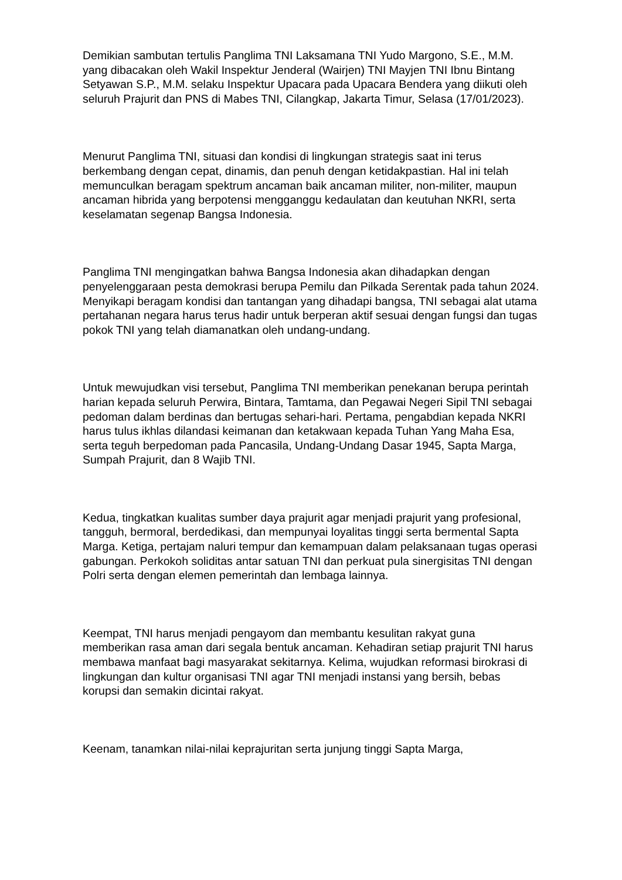Demikian sambutan tertulis Panglima TNI Laksamana TNI Yudo Margono, S.E., M.M. yang dibacakan oleh Wakil Inspektur Jenderal (Wairjen) TNI Mayjen TNI Ibnu Bintang Setyawan S.P., M.M. selaku Inspektur Upacara pada Upacara Bendera yang diikuti oleh seluruh Prajurit dan PNS di Mabes TNI, Cilangkap, Jakarta Timur, Selasa (17/01/2023).
Menurut Panglima TNI, situasi dan kondisi di lingkungan strategis saat ini terus berkembang dengan cepat, dinamis, dan penuh dengan ketidakpastian. Hal ini telah memunculkan beragam spektrum ancaman baik ancaman militer, non-militer, maupun ancaman hibrida yang berpotensi mengganggu kedaulatan dan keutuhan NKRI, serta keselamatan segenap Bangsa Indonesia.
Panglima TNI mengingatkan bahwa Bangsa Indonesia akan dihadapkan dengan penyelenggaraan pesta demokrasi berupa Pemilu dan Pilkada Serentak pada tahun 2024. Menyikapi beragam kondisi dan tantangan yang dihadapi bangsa, TNI sebagai alat utama pertahanan negara harus terus hadir untuk berperan aktif sesuai dengan fungsi dan tugas pokok TNI yang telah diamanatkan oleh undang-undang.
Untuk mewujudkan visi tersebut, Panglima TNI memberikan penekanan berupa perintah harian kepada seluruh Perwira, Bintara, Tamtama, dan Pegawai Negeri Sipil TNI sebagai pedoman dalam berdinas dan bertugas sehari-hari. Pertama, pengabdian kepada NKRI harus tulus ikhlas dilandasi keimanan dan ketakwaan kepada Tuhan Yang Maha Esa, serta teguh berpedoman pada Pancasila, Undang-Undang Dasar 1945, Sapta Marga, Sumpah Prajurit, dan 8 Wajib TNI.
Kedua, tingkatkan kualitas sumber daya prajurit agar menjadi prajurit yang profesional, tangguh, bermoral, berdedikasi, dan mempunyai loyalitas tinggi serta bermental Sapta Marga. Ketiga, pertajam naluri tempur dan kemampuan dalam pelaksanaan tugas operasi gabungan. Perkokoh soliditas antar satuan TNI dan perkuat pula sinergisitas TNI dengan Polri serta dengan elemen pemerintah dan lembaga lainnya.
Keempat, TNI harus menjadi pengayom dan membantu kesulitan rakyat guna memberikan rasa aman dari segala bentuk ancaman. Kehadiran setiap prajurit TNI harus membawa manfaat bagi masyarakat sekitarnya. Kelima, wujudkan reformasi birokrasi di lingkungan dan kultur organisasi TNI agar TNI menjadi instansi yang bersih, bebas korupsi dan semakin dicintai rakyat.
Keenam, tanamkan nilai-nilai keprajuritan serta junjung tinggi Sapta Marga,